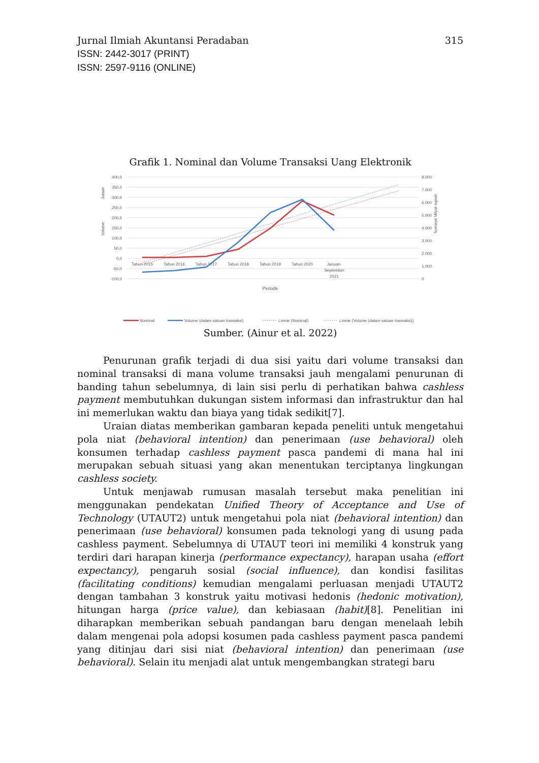315 Jurnal Ilmiah Akuntansi Peradaban
ISSN: 2442-3017 (PRINT)
ISSN: 2597-9116 (ONLINE)
Grafik 1. Nominal dan Volume Transaksi Uang Elektronik
400,0
350,0
300,0
250,0
200,0
150,0
100,0
50,0
0,0
-50,0
-100,0
8.000
7.000
6.000
5.000
4.000
3.000
2.000
1.000
0
Tahun 2015
Tahun 2016
Tahun 2017
Tahun 2018
Tahun 2019
Tahun 2020
Januari-
September
2021
Periode
Jutaan
Volume
Nominal Milyar rupiah
Nominal
Volume (dalam satuan transaksi)
Linear (Nominal)
Linear (Volume (dalam satuan transaksi))
Sumber. (Ainur et al. 2022)
Penurunan grafik terjadi di dua sisi yaitu dari volume transaksi dan nominal transaksi di mana volume transaksi jauh mengalami penurunan di banding tahun sebelumnya, di lain sisi perlu di perhatikan bahwa cashless payment membutuhkan dukungan sistem informasi dan infrastruktur dan hal ini memerlukan waktu dan biaya yang tidak sedikit[7].
Uraian diatas memberikan gambaran kepada peneliti untuk mengetahui pola niat (behavioral intention) dan penerimaan (use behavioral) oleh konsumen terhadap cashless payment pasca pandemi di mana hal ini merupakan sebuah situasi yang akan menentukan terciptanya lingkungan cashless society.
Untuk menjawab rumusan masalah tersebut maka penelitian ini menggunakan pendekatan Unified Theory of Acceptance and Use of Technology (UTAUT2) untuk mengetahui pola niat (behavioral intention) dan penerimaan (use behavioral) konsumen pada teknologi yang di usung pada cashless payment. Sebelumnya di UTAUT teori ini memiliki 4 konstruk yang terdiri dari harapan kinerja (performance expectancy), harapan usaha (effort expectancy), pengaruh sosial (social influence), dan kondisi fasilitas (facilitating conditions) kemudian mengalami perluasan menjadi UTAUT2 dengan tambahan 3 konstruk yaitu motivasi hedonis (hedonic motivation), hitungan harga (price value), dan kebiasaan (habit)[8]. Penelitian ini diharapkan memberikan sebuah pandangan baru dengan menelaah lebih dalam mengenai pola adopsi kosumen pada cashless payment pasca pandemi yang ditinjau dari sisi niat (behavioral intention) dan penerimaan (use behavioral). Selain itu menjadi alat untuk mengembangkan strategi baru